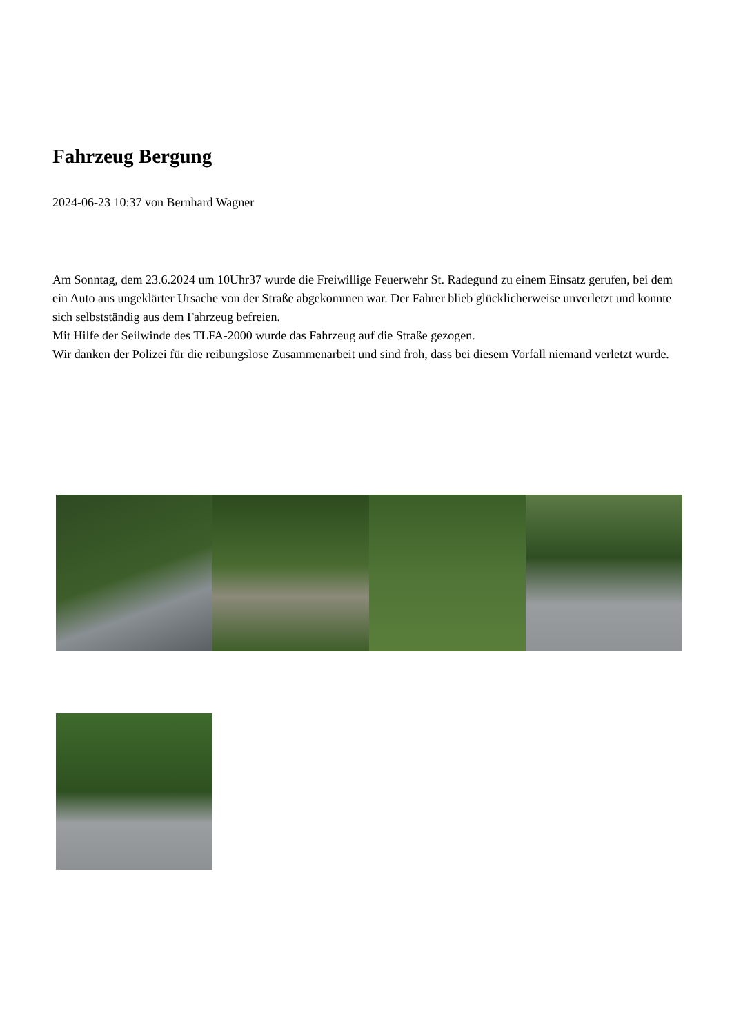Fahrzeug Bergung
2024-06-23 10:37 von Bernhard Wagner
Am Sonntag, dem 23.6.2024 um 10Uhr37 wurde die Freiwillige Feuerwehr St. Radegund zu einem Einsatz gerufen, bei dem ein Auto aus ungeklärter Ursache von der Straße abgekommen war. Der Fahrer blieb glücklicherweise unverletzt und konnte sich selbstständig aus dem Fahrzeug befreien.
Mit Hilfe der Seilwinde des TLFA-2000 wurde das Fahrzeug auf die Straße gezogen.
Wir danken der Polizei für die reibungslose Zusammenarbeit und sind froh, dass bei diesem Vorfall niemand verletzt wurde.